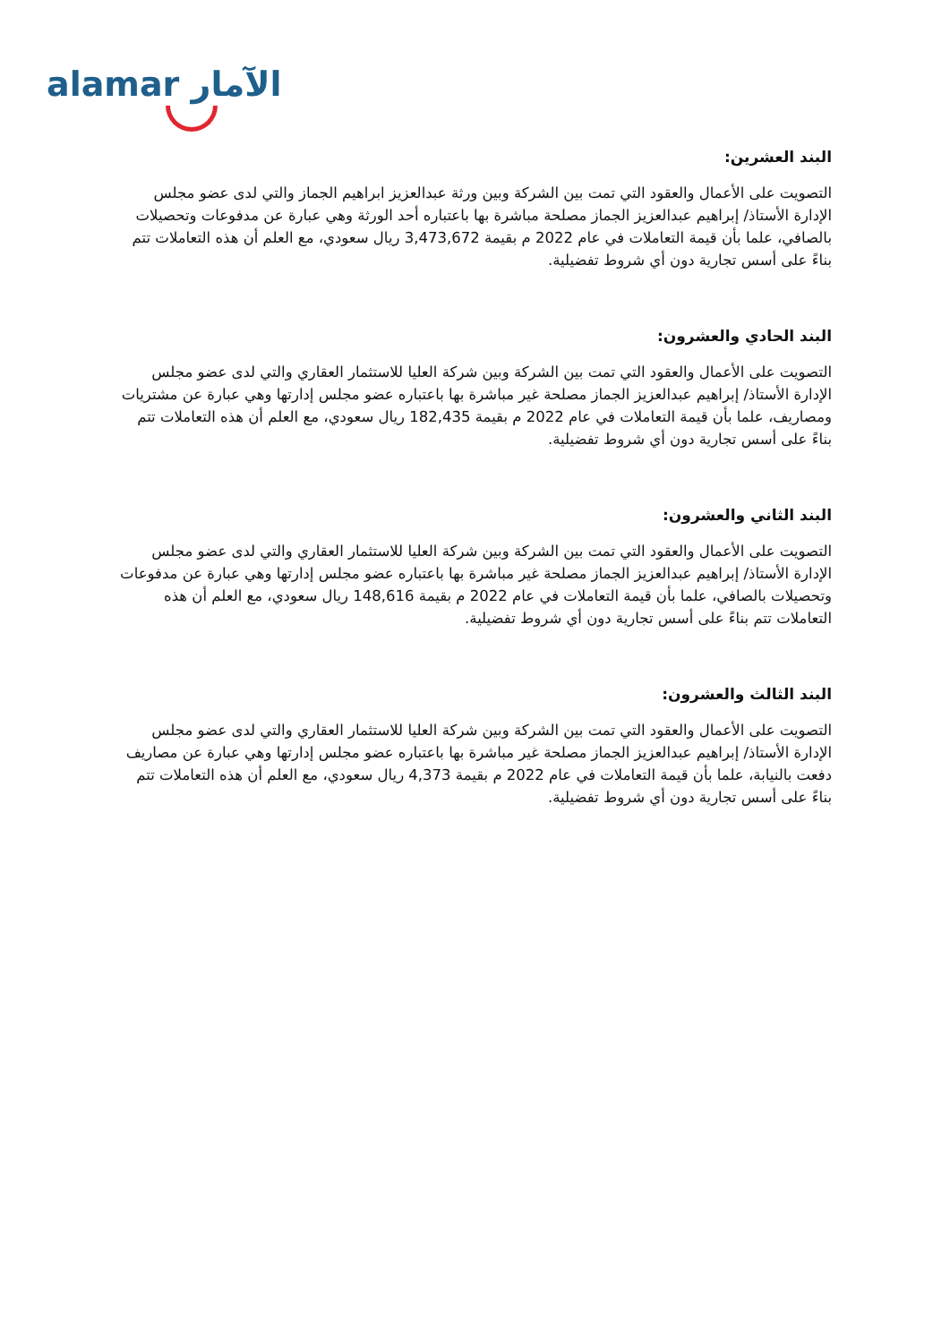alamar الآمار
البند العشرين:
التصويت على الأعمال والعقود التي تمت بين الشركة وبين ورثة عبدالعزيز ابراهيم الجماز والتي لدى عضو مجلس الإدارة الأستاذ/ إبراهيم عبدالعزيز الجماز مصلحة مباشرة بها باعتباره أحد الورثة وهي عبارة عن مدفوعات وتحصيلات بالصافي، علما بأن قيمة التعاملات في عام 2022 م بقيمة 3,473,672 ريال سعودي، مع العلم أن هذه التعاملات تتم بناءً على أسس تجارية دون أي شروط تفضيلية.
البند الحادي والعشرون:
التصويت على الأعمال والعقود التي تمت بين الشركة وبين شركة العليا للاستثمار العقاري والتي لدى عضو مجلس الإدارة الأستاذ/ إبراهيم عبدالعزيز الجماز مصلحة غير مباشرة بها باعتباره عضو مجلس إدارتها وهي عبارة عن مشتريات ومصاريف، علما بأن قيمة التعاملات في عام 2022 م بقيمة 182,435 ريال سعودي، مع العلم أن هذه التعاملات تتم بناءً على أسس تجارية دون أي شروط تفضيلية.
البند الثاني والعشرون:
التصويت على الأعمال والعقود التي تمت بين الشركة وبين شركة العليا للاستثمار العقاري والتي لدى عضو مجلس الإدارة الأستاذ/ إبراهيم عبدالعزيز الجماز مصلحة غير مباشرة بها باعتباره عضو مجلس إدارتها وهي عبارة عن مدفوعات وتحصيلات بالصافي، علما بأن قيمة التعاملات في عام 2022 م بقيمة 148,616 ريال سعودي، مع العلم أن هذه التعاملات تتم بناءً على أسس تجارية دون أي شروط تفضيلية.
البند الثالث والعشرون:
التصويت على الأعمال والعقود التي تمت بين الشركة وبين شركة العليا للاستثمار العقاري والتي لدى عضو مجلس الإدارة الأستاذ/ إبراهيم عبدالعزيز الجماز مصلحة غير مباشرة بها باعتباره عضو مجلس إدارتها وهي عبارة عن مصاريف دفعت بالنيابة، علما بأن قيمة التعاملات في عام 2022 م بقيمة 4,373 ريال سعودي، مع العلم أن هذه التعاملات تتم بناءً على أسس تجارية دون أي شروط تفضيلية.